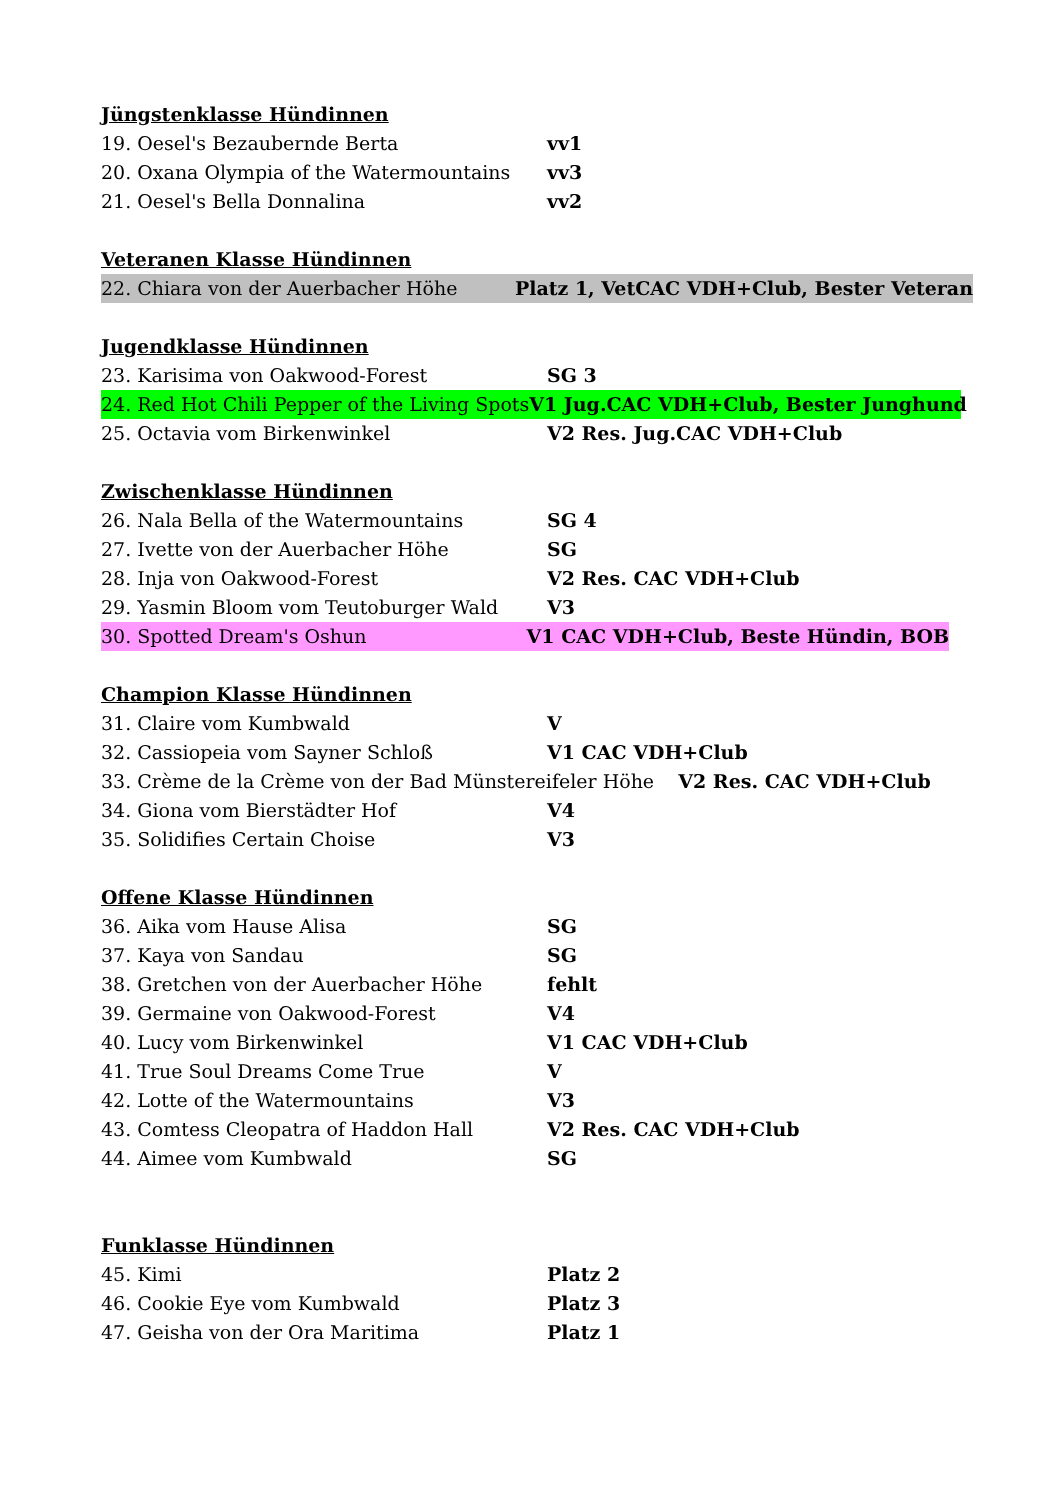Jüngstenklasse Hündinnen
19. Oesel's Bezaubernde Berta vv1
20. Oxana Olympia of the Watermountains vv3
21. Oesel's Bella Donnalina vv2
Veteranen Klasse Hündinnen
22. Chiara von der Auerbacher Höhe Platz 1, VetCAC VDH+Club, Bester Veteran
Jugendklasse Hündinnen
23. Karisima von Oakwood-Forest SG 3
24. Red Hot Chili Pepper of the Living Spots V1 Jug.CAC VDH+Club, Bester Junghund
25. Octavia vom Birkenwinkel V2 Res. Jug.CAC VDH+Club
Zwischenklasse Hündinnen
26. Nala Bella of the Watermountains SG 4
27. Ivette von der Auerbacher Höhe SG
28. Inja von Oakwood-Forest V2 Res. CAC VDH+Club
29. Yasmin Bloom vom Teutoburger Wald V3
30. Spotted Dream's Oshun V1 CAC VDH+Club, Beste Hündin, BOB
Champion Klasse Hündinnen
31. Claire vom Kumbwald V
32. Cassiopeia vom Sayner Schloß V1 CAC VDH+Club
33. Crème de la Crème von der Bad Münstereifeler Höhe V2 Res. CAC VDH+Club
34. Giona vom Bierstädter Hof V4
35. Solidifies Certain Choise V3
Offene Klasse Hündinnen
36. Aika vom Hause Alisa SG
37. Kaya von Sandau SG
38. Gretchen von der Auerbacher Höhe fehlt
39. Germaine von Oakwood-Forest V4
40. Lucy vom Birkenwinkel V1 CAC VDH+Club
41. True Soul Dreams Come True V
42. Lotte of the Watermountains V3
43. Comtess Cleopatra of Haddon Hall V2 Res. CAC VDH+Club
44. Aimee vom Kumbwald SG
Funklasse Hündinnen
45. Kimi Platz 2
46. Cookie Eye vom Kumbwald Platz 3
47. Geisha von der Ora Maritima Platz 1